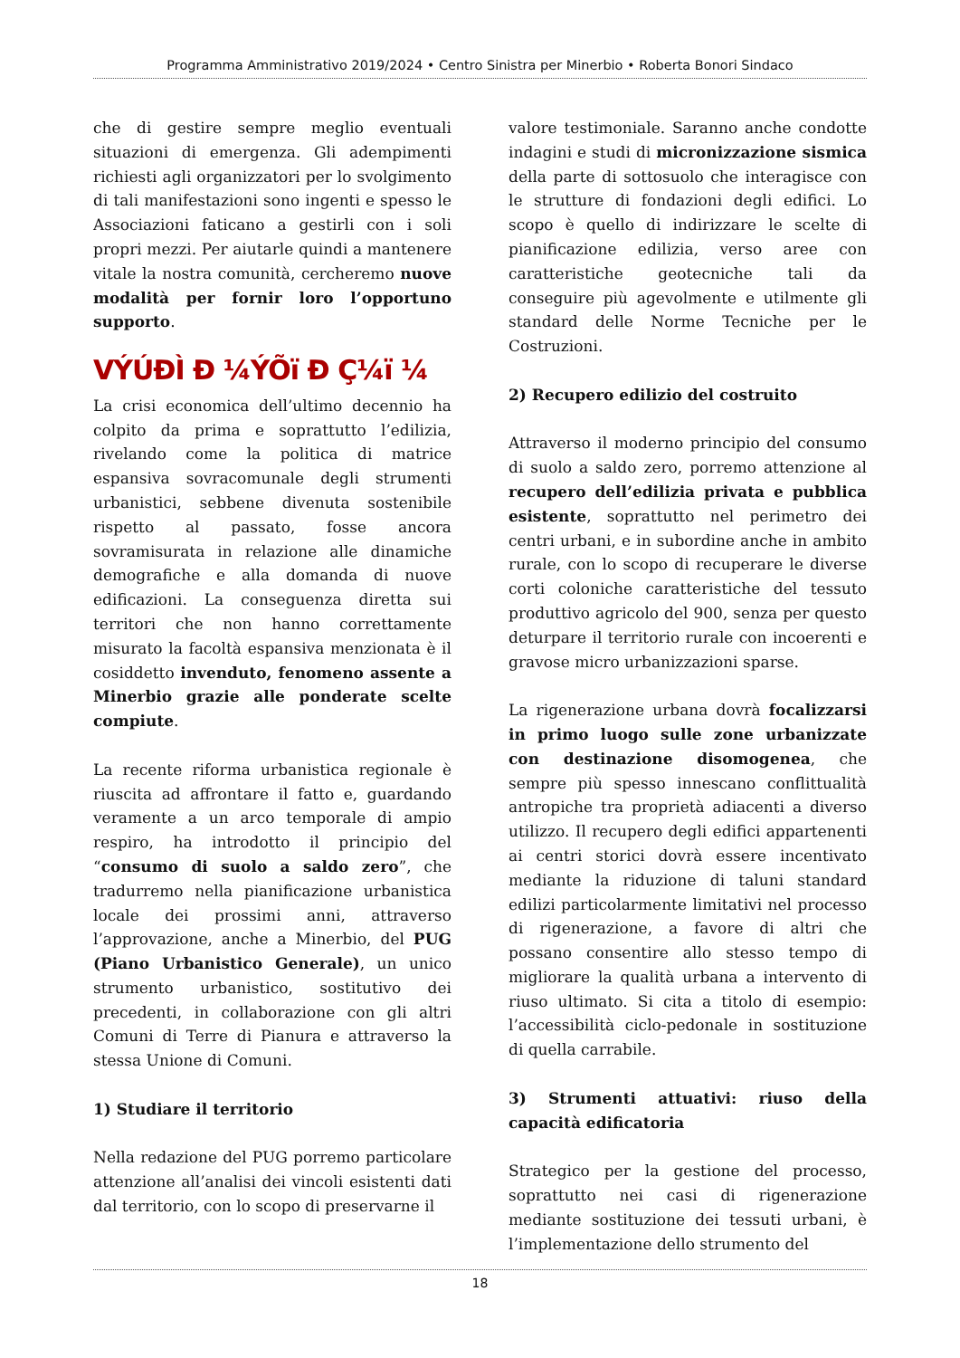Programma Amministrativo 2019/2024 • Centro Sinistra per Minerbio • Roberta Bonori Sindaco
che di gestire sempre meglio eventuali situazioni di emergenza. Gli adempimenti richiesti agli organizzatori per lo svolgimento di tali manifestazioni sono ingenti e spesso le Associazioni faticano a gestirli con i soli propri mezzi. Per aiutarle quindi a mantenere vitale la nostra comunità, cercheremo nuove modalità per fornir loro l’opportuno supporto.
VÝÚÐÌ Ð ¼ÝÕï Ð Ç¼ï ¼
La crisi economica dell’ultimo decennio ha colpito da prima e soprattutto l’edilizia, rivelando come la politica di matrice espansiva sovracomunale degli strumenti urbanistici, sebbene divenuta sostenibile rispetto al passato, fosse ancora sovramisurata in relazione alle dinamiche demografiche e alla domanda di nuove edificazioni. La conseguenza diretta sui territori che non hanno correttamente misurato la facoltà espansiva menzionata è il cosiddetto invenduto, fenomeno assente a Minerbio grazie alle ponderate scelte compiute.
La recente riforma urbanistica regionale è riuscita ad affrontare il fatto e, guardando veramente a un arco temporale di ampio respiro, ha introdotto il principio del “consumo di suolo a saldo zero”, che tradurremo nella pianificazione urbanistica locale dei prossimi anni, attraverso l’approvazione, anche a Minerbio, del PUG (Piano Urbanistico Generale), un unico strumento urbanistico, sostitutivo dei precedenti, in collaborazione con gli altri Comuni di Terre di Pianura e attraverso la stessa Unione di Comuni.
1) Studiare il territorio
Nella redazione del PUG porremo particolare attenzione all’analisi dei vincoli esistenti dati dal territorio, con lo scopo di preservarne il
valore testimoniale. Saranno anche condotte indagini e studi di micronizzazione sismica della parte di sottosuolo che interagisce con le strutture di fondazioni degli edifici. Lo scopo è quello di indirizzare le scelte di pianificazione edilizia, verso aree con caratteristiche geotecniche tali da conseguire più agevolmente e utilmente gli standard delle Norme Tecniche per le Costruzioni.
2) Recupero edilizio del costruito
Attraverso il moderno principio del consumo di suolo a saldo zero, porremo attenzione al recupero dell’edilizia privata e pubblica esistente, soprattutto nel perimetro dei centri urbani, e in subordine anche in ambito rurale, con lo scopo di recuperare le diverse corti coloniche caratteristiche del tessuto produttivo agricolo del 900, senza per questo deturpare il territorio rurale con incoerenti e gravose micro urbanizzazioni sparse.
La rigenerazione urbana dovrà focalizzarsi in primo luogo sulle zone urbanizzate con destinazione disomogenea, che sempre più spesso innescano conflittualità antropiche tra proprietà adiacenti a diverso utilizzo. Il recupero degli edifici appartenenti ai centri storici dovrà essere incentivato mediante la riduzione di taluni standard edilizi particolarmente limitativi nel processo di rigenerazione, a favore di altri che possano consentire allo stesso tempo di migliorare la qualità urbana a intervento di riuso ultimato. Si cita a titolo di esempio: l’accessibilità ciclo-pedonale in sostituzione di quella carrabile.
3) Strumenti attuativi: riuso della capacità edificatoria
Strategico per la gestione del processo, soprattutto nei casi di rigenerazione mediante sostituzione dei tessuti urbani, è l’implementazione dello strumento del
18